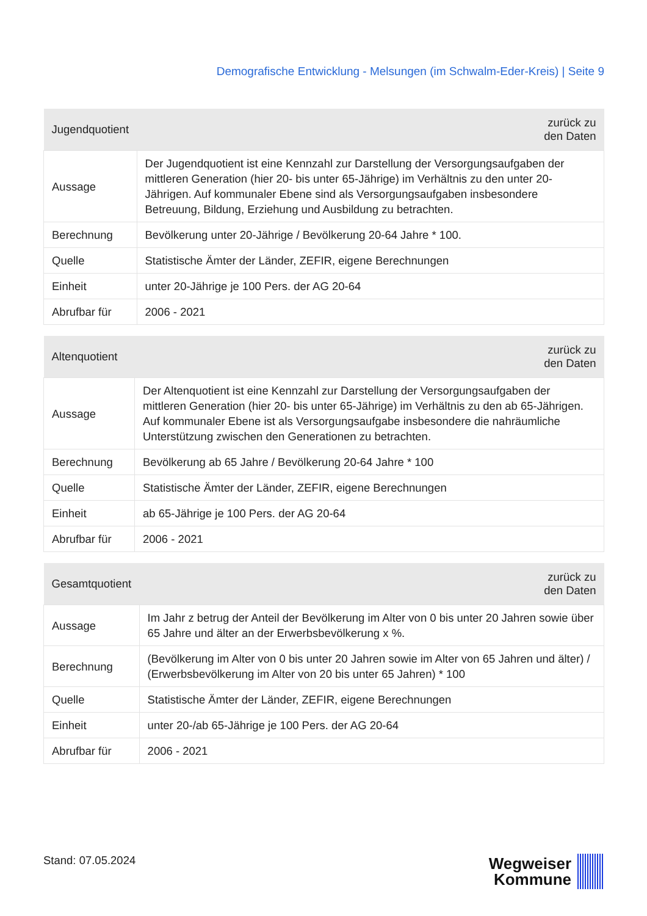Demografische Entwicklung - Melsungen (im Schwalm-Eder-Kreis) | Seite 9
| Jugendquotient | zurück zu den Daten |
| --- | --- |
| Aussage | Der Jugendquotient ist eine Kennzahl zur Darstellung der Versorgungsaufgaben der mittleren Generation (hier 20- bis unter 65-Jährige) im Verhältnis zu den unter 20-Jährigen. Auf kommunaler Ebene sind als Versorgungsaufgaben insbesondere Betreuung, Bildung, Erziehung und Ausbildung zu betrachten. |
| Berechnung | Bevölkerung unter 20-Jährige / Bevölkerung 20-64 Jahre * 100. |
| Quelle | Statistische Ämter der Länder, ZEFIR, eigene Berechnungen |
| Einheit | unter 20-Jährige je 100 Pers. der AG 20-64 |
| Abrufbar für | 2006 - 2021 |
| Altenquotient | zurück zu den Daten |
| --- | --- |
| Aussage | Der Altenquotient ist eine Kennzahl zur Darstellung der Versorgungsaufgaben der mittleren Generation (hier 20- bis unter 65-Jährige) im Verhältnis zu den ab 65-Jährigen. Auf kommunaler Ebene ist als Versorgungsaufgabe insbesondere die nahräumliche Unterstützung zwischen den Generationen zu betrachten. |
| Berechnung | Bevölkerung ab 65 Jahre / Bevölkerung 20-64 Jahre * 100 |
| Quelle | Statistische Ämter der Länder, ZEFIR, eigene Berechnungen |
| Einheit | ab 65-Jährige je 100 Pers. der AG 20-64 |
| Abrufbar für | 2006 - 2021 |
| Gesamtquotient | zurück zu den Daten |
| --- | --- |
| Aussage | Im Jahr z betrug der Anteil der Bevölkerung im Alter von 0 bis unter 20 Jahren sowie über 65 Jahre und älter an der Erwerbsbevölkerung x %. |
| Berechnung | (Bevölkerung im Alter von 0 bis unter 20 Jahren sowie im Alter von 65 Jahren und älter) / (Erwerbsbevölkerung im Alter von 20 bis unter 65 Jahren) * 100 |
| Quelle | Statistische Ämter der Länder, ZEFIR, eigene Berechnungen |
| Einheit | unter 20-/ab 65-Jährige je 100 Pers. der AG 20-64 |
| Abrufbar für | 2006 - 2021 |
Stand: 07.05.2024
Wegweiser
Kommune